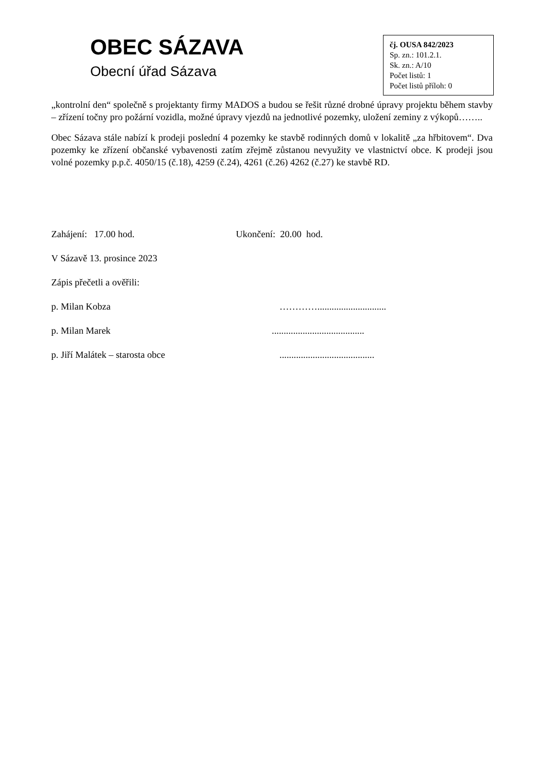OBEC SÁZAVA
Obecní úřad Sázava
čj. OUSA 842/2023
Sp. zn.: 101.2.1.
Sk. zn.: A/10
Počet listů: 1
Počet listů příloh: 0
„kontrolní den“ společně s projektanty firmy MADOS a budou se řešit různé drobné úpravy projektu během stavby – zřízení točny pro požární vozidla, možné úpravy vjezdů na jednotlivé pozemky, uložení zeminy z výkopů……..
Obec Sázava stále nabízí k prodeji poslední 4 pozemky ke stavbě rodinných domů v lokalitě „za hřbitovem“. Dva pozemky ke zřízení občanské vybavenosti zatím zřejmě zůstanou nevyužity ve vlastnictví obce. K prodeji jsou volné pozemky p.p.č. 4050/15 (č.18), 4259 (č.24), 4261 (č.26) 4262 (č.27) ke stavbě RD.
Zahájení: 17.00 hod. Ukončení: 20.00 hod.
V Sázavě 13. prosince 2023
Zápis přečetli a ověřili:
p. Milan Kobza ………….............................
p. Milan Marek.......................................
p. Jiří Malátek – starosta obce........................................